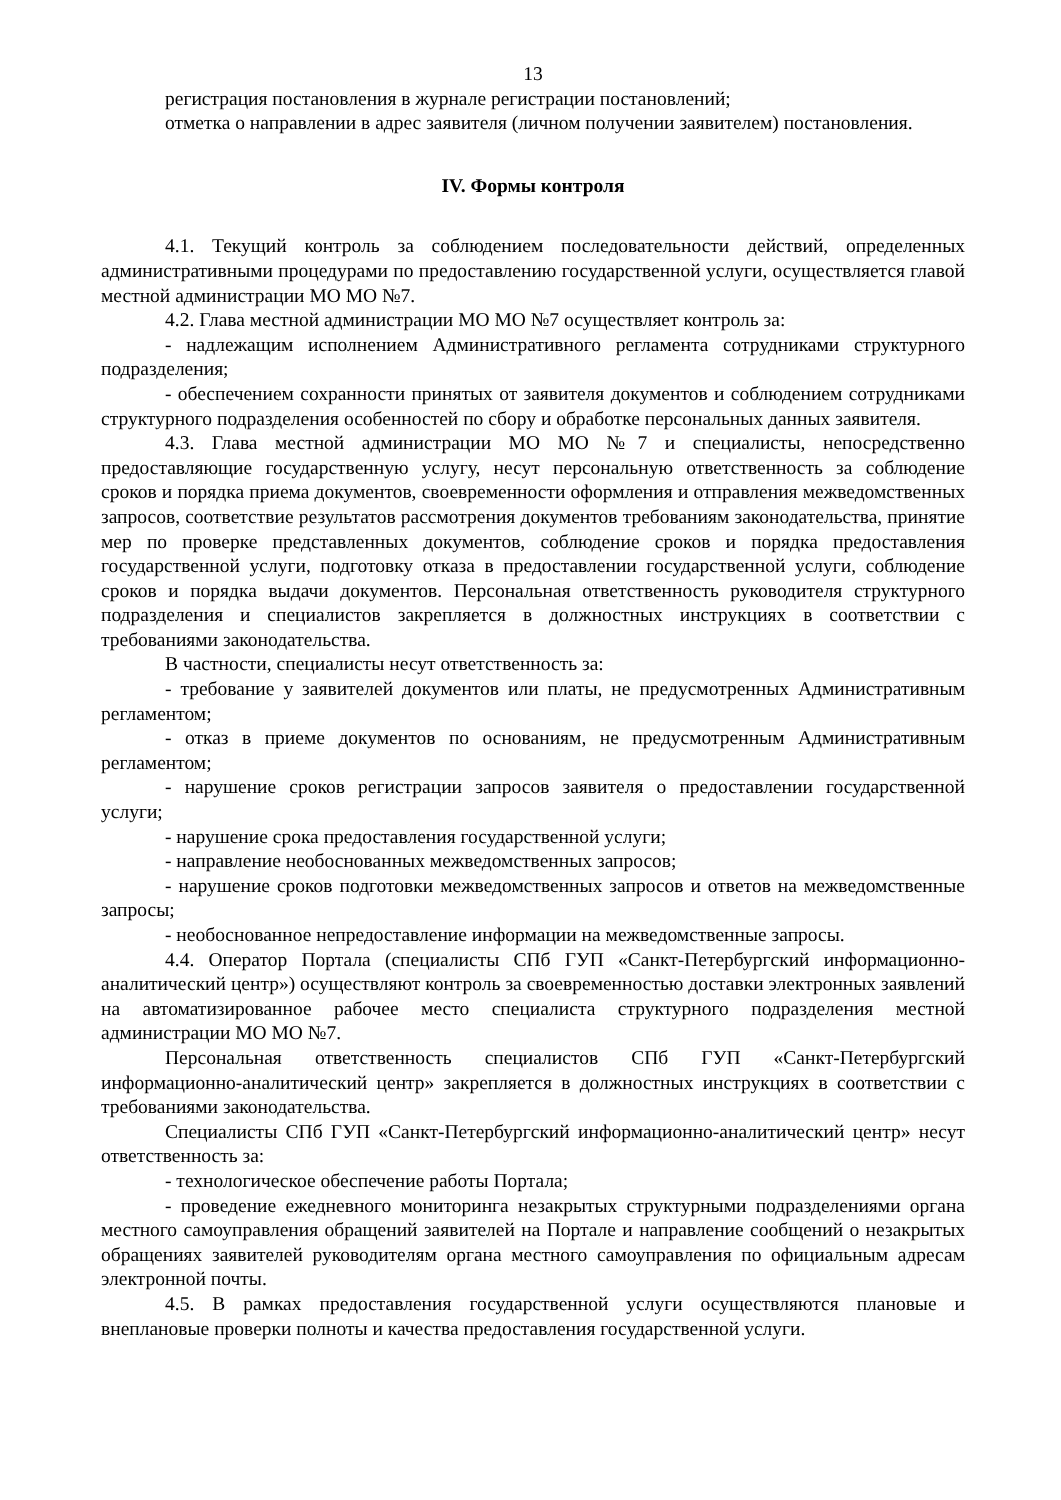13
регистрация постановления в журнале регистрации постановлений;
отметка о направлении в адрес заявителя (личном получении заявителем) постановления.
IV. Формы контроля
4.1. Текущий контроль за соблюдением последовательности действий, определенных административными процедурами по предоставлению государственной услуги, осуществляется главой местной администрации МО МО №7.
4.2. Глава местной администрации МО МО №7 осуществляет контроль за:
- надлежащим исполнением Административного регламента сотрудниками структурного подразделения;
- обеспечением сохранности принятых от заявителя документов и соблюдением сотрудниками структурного подразделения особенностей по сбору и обработке персональных данных заявителя.
4.3. Глава местной администрации МО МО №7 и специалисты, непосредственно предоставляющие государственную услугу, несут персональную ответственность за соблюдение сроков и порядка приема документов, своевременности оформления и отправления межведомственных запросов, соответствие результатов рассмотрения документов требованиям законодательства, принятие мер по проверке представленных документов, соблюдение сроков и порядка предоставления государственной услуги, подготовку отказа в предоставлении государственной услуги, соблюдение сроков и порядка выдачи документов. Персональная ответственность руководителя структурного подразделения и специалистов закрепляется в должностных инструкциях в соответствии с требованиями законодательства.
В частности, специалисты несут ответственность за:
- требование у заявителей документов или платы, не предусмотренных Административным регламентом;
- отказ в приеме документов по основаниям, не предусмотренным Административным регламентом;
- нарушение сроков регистрации запросов заявителя о предоставлении государственной услуги;
- нарушение срока предоставления государственной услуги;
- направление необоснованных межведомственных запросов;
- нарушение сроков подготовки межведомственных запросов и ответов на межведомственные запросы;
- необоснованное непредоставление информации на межведомственные запросы.
4.4. Оператор Портала (специалисты СПб ГУП «Санкт-Петербургский информационно-аналитический центр») осуществляют контроль за своевременностью доставки электронных заявлений на автоматизированное рабочее место специалиста структурного подразделения местной администрации МО МО №7.
Персональная ответственность специалистов СПб ГУП «Санкт-Петербургский информационно-аналитический центр» закрепляется в должностных инструкциях в соответствии с требованиями законодательства.
Специалисты СПб ГУП «Санкт-Петербургский информационно-аналитический центр» несут ответственность за:
- технологическое обеспечение работы Портала;
- проведение ежедневного мониторинга незакрытых структурными подразделениями органа местного самоуправления обращений заявителей на Портале и направление сообщений о незакрытых обращениях заявителей руководителям органа местного самоуправления по официальным адресам электронной почты.
4.5. В рамках предоставления государственной услуги осуществляются плановые и внеплановые проверки полноты и качества предоставления государственной услуги.